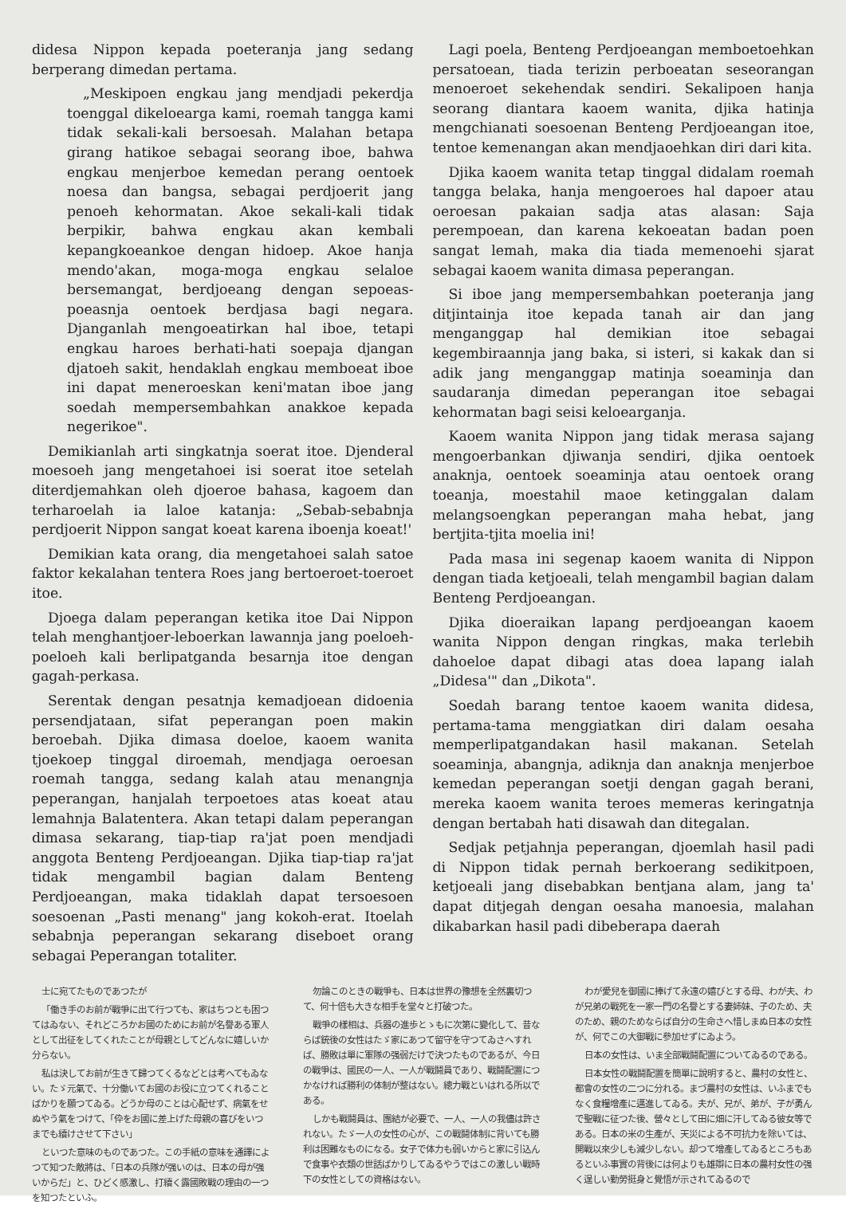didesa Nippon kepada poeteranja jang sedang berperang dimedan pertama.
„Meskipoen engkau jang mendjadi pekerdja toenggal dikeloearga kami, roemah tangga kami tidak sekali-kali bersoesah. Malahan betapa girang hatikoe sebagai seorang iboe, bahwa engkau menjerboe kemedan perang oentoek noesa dan bangsa, sebagai perdjoerit jang penoeh kehormatan. Akoe sekali-kali tidak berpikir, bahwa engkau akan kembali kepangkoeankoe dengan hidoep. Akoe hanja mendo'akan, moga-moga engkau selaloe bersemangat, berdjoeang dengan sepoeas-poeasnja oentoek berdjasa bagi negara. Djanganlah mengoeatirkan hal iboe, tetapi engkau haroes berhati-hati soepaja djangan djatoeh sakit, hendaklah engkau memboeat iboe ini dapat meneroeskan keni'matan iboe jang soedah mempersembahkan anakkoe kepada negerikoe".
Demikianlah arti singkatnja soerat itoe. Djenderal moesoeh jang mengetahoei isi soerat itoe setelah diterdjemahkan oleh djoeroe bahasa, kagoem dan terharoelah ia laloe katanja: „Sebab-sebabnja perdjoerit Nippon sangat koeat karena iboenja koeat!'
Demikian kata orang, dia mengetahoei salah satoe faktor kekalahan tentera Roes jang bertoeroet-toeroet itoe.
Djoega dalam peperangan ketika itoe Dai Nippon telah menghantjoer-leboerkan lawannja jang poeloeh-poeloeh kali berlipatganda besarnja itoe dengan gagah-perkasa.
Serentak dengan pesatnja kemadjoean didoenia persendjataan, sifat peperangan poen makin beroebah. Djika dimasa doeloe, kaoem wanita tjoekoep tinggal diroemah, mendjaga oeroesan roemah tangga, sedang kalah atau menangnja peperangan, hanjalah terpoetoes atas koeat atau lemahnja Balatentera. Akan tetapi dalam peperangan dimasa sekarang, tiap-tiap ra'jat poen mendjadi anggota Benteng Perdjoeangan. Djika tiap-tiap ra'jat tidak mengambil bagian dalam Benteng Perdjoeangan, maka tidaklah dapat tersoesoen soesoenan „Pasti menang" jang kokoh-erat. Itoelah sebabnja peperangan sekarang diseboet orang sebagai Peperangan totaliter.
Lagi poela, Benteng Perdjoeangan memboetoehkan persatoean, tiada terizin perboeatan seseorangan menoeroet sekehendak sendiri. Sekalipoen hanja seorang diantara kaoem wanita, djika hatinja mengchianati soesoenan Benteng Perdjoeangan itoe, tentoe kemenangan akan mendjaoehkan diri dari kita.
Djika kaoem wanita tetap tinggal didalam roemah tangga belaka, hanja mengoeroes hal dapoer atau oeroesan pakaian sadja atas alasan: Saja perempoean, dan karena kekoeatan badan poen sangat lemah, maka dia tiada memenoehi sjarat sebagai kaoem wanita dimasa peperangan.
Si iboe jang mempersembahkan poeteranja jang ditjintainja itoe kepada tanah air dan jang menganggap hal demikian itoe sebagai kegembiraannja jang baka, si isteri, si kakak dan si adik jang menganggap matinja soeaminja dan saudaranja dimedan peperangan itoe sebagai kehormatan bagi seisi keloearganja.
Kaoem wanita Nippon jang tidak merasa sajang mengoerbankan djiwanja sendiri, djika oentoek anaknja, oentoek soeaminja atau oentoek orang toeanja, moestahil maoe ketinggalan dalam melangsoengkan peperangan maha hebat, jang bertjita-tjita moelia ini!
Pada masa ini segenap kaoem wanita di Nippon dengan tiada ketjoeali, telah mengambil bagian dalam Benteng Perdjoeangan.
Djika dioeraikan lapang perdjoeangan kaoem wanita Nippon dengan ringkas, maka terlebih dahoeloe dapat dibagi atas doea lapang ialah „Didesa'" dan „Dikota".
Soedah barang tentoe kaoem wanita didesa, pertama-tama menggiatkan diri dalam oesaha memperlipatgandakan hasil makanan. Setelah soeaminja, abangnja, adiknja dan anaknja menjerboe kemedan peperangan soetji dengan gagah berani, mereka kaoem wanita teroes memeras keringatnja dengan bertabah hati disawah dan ditegalan.
Sedjak petjahnja peperangan, djoemlah hasil padi di Nippon tidak pernah berkoerang sedikitpoen, ketjoeali jang disebabkan bentjana alam, jang ta' dapat ditjegah dengan oesaha manoesia, malahan dikabarkan hasil padi dibeberapa daerah
士に宛てたものであつたが
「働き手のお前が戰爭に出て行つても、家はちつとも困つてはゐない、それどころかお國のためにお前が名譽ある軍人として出征をしてくれたことが母親としてどんなに嬉しいか分らない。
私は決してお前が生きて歸つてくるなどとは考へてもゐない。たゞ元氣で、十分働いてお國のお役に立つてくれることばかりを願つてゐる。どうか母のことは心配せず、病氣をせぬやう氣をつけて、「伜をお國に差上げた母親の喜びをいつまでも續けさせて下さい」
といつた意味のものであつた。この手紙の意味を通譯によつて知つた敵將は、「日本の兵隊が强いのは、日本の母が强いからだ」と、ひどく感激し、打續く露國敗戰の理由の一つを知つたといふ。
勿論このときの戰爭も、日本は世界の豫想を全然裏切つて、何十倍も大きな相手を堂々と打破つた。
戰爭の樣相は、兵器の進歩とゝもに次第に變化して、昔ならば銃後の女性はたゞ家にあつて留守を守つてゐさへすれば、勝敗は單に軍隊の强弱だけで決つたものであるが、今日の戰爭は、國民の一人、一人が戰鬪員であり、戰鬪配置につかなければ勝利の体制が整はない。總力戰といはれる所以である。
しかも戰鬪員は、團結が必要で、一人、一人の我儘は許されない。たゞ一人の女性の心が、この戰鬪体制に背いても勝利は困難なものになる。女子で体力も弱いからと家に引込んで食事や衣類の世話ばかりしてゐるやうではこの激しい戰時下の女性としての資格はない。
わが愛兒を御國に捧げて永遠の嬉びとする母、わが夫、わが兄弟の戰死を一家一門の名譽とする妻姉妹、子のため、夫のため、親のためならば自分の生命さへ惜しまぬ日本の女性が、何でこの大御戰に參加せずにゐよう。
日本の女性は、いま全部戰鬪配置についてゐるのである。
日本女性の戰鬪配置を簡單に說明すると、農村の女性と、都會の女性の二つに分れる。まづ農村の女性は、いふまでもなく食糧增產に邁進してゐる。夫が、兄が、弟が、子が勇んで聖戰に征つた後、營々として田に畑に汗してゐる彼女等である。日本の米の生產が、天災による不可抗力を除いては、開戰以來少しも減少しない。却つて增產してゐるところもあるといふ事實の背後には何よりも雄辯に日本の農村女性の强く逞しい勤勞挺身と覺悟が示されてゐるので